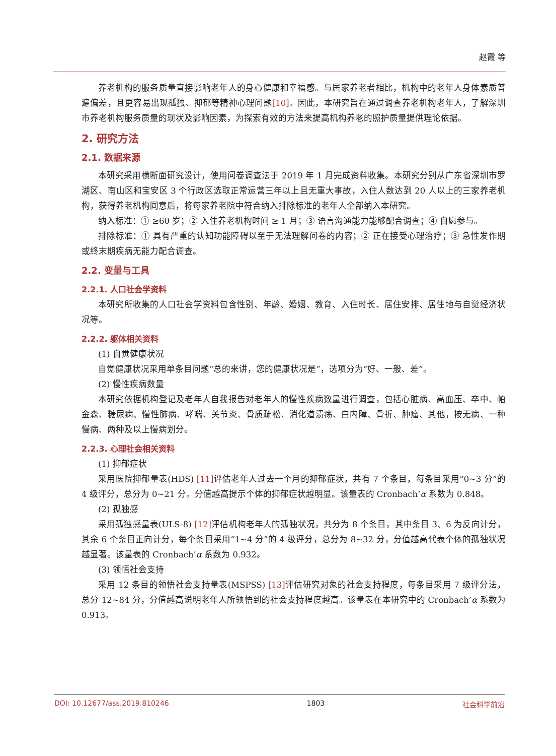赵霞 等
养老机构的服务质量直接影响老年人的身心健康和幸福感。与居家养老者相比，机构中的老年人身体素质普遍偏差，且更容易出现孤独、抑郁等精神心理问题[10]。因此，本研究旨在通过调查养老机构老年人，了解深圳市养老机构服务质量的现状及影响因素，为探索有效的方法来提高机构养老的照护质量提供理论依据。
2. 研究方法
2.1. 数据来源
本研究采用横断面研究设计，使用问卷调查法于 2019 年 1 月完成资料收集。本研究分别从广东省深圳市罗湖区、南山区和宝安区 3 个行政区选取正常运营三年以上且无重大事故，入住人数达到 20 人以上的三家养老机构，获得养老机构同意后，将每家养老院中符合纳入排除标准的老年人全部纳入本研究。
纳入标准：① ≥60 岁；② 入住养老机构时间 ≥ 1 月；③ 语言沟通能力能够配合调查；④ 自愿参与。
排除标准：① 具有严重的认知功能障碍以至于无法理解问卷的内容；② 正在接受心理治疗；③ 急性发作期或终末期疾病无能力配合调查。
2.2. 变量与工具
2.2.1. 人口社会学资料
本研究所收集的人口社会学资料包含性别、年龄、婚姻、教育、入住时长、居住安排、居住地与自觉经济状况等。
2.2.2. 躯体相关资料
(1) 自觉健康状况
自觉健康状况采用单条目问题“总的来讲，您的健康状况是”，选项分为“好、一般、差”。
(2) 慢性疾病数量
本研究依据机构登记及老年人自我报告对老年人的慢性疾病数量进行调查，包括心脏病、高血压、卒中、帕金森、糖尿病、慢性肺病、哮喘、关节炎、骨质疏松、消化道溃疡、白内障、骨折、肿瘤、其他，按无病、一种慢病、两种及以上慢病划分。
2.2.3. 心理社会相关资料
(1) 抑郁症状
采用医院抑郁量表(HDS) [11] 评估老年人过去一个月的抑郁症状，共有 7 个条目，每条目采用“0~3 分”的 4 级评分，总分为 0~21 分。分值越高提示个体的抑郁症状越明显。该量表的 Cronbach’α 系数为 0.848。
(2) 孤独感
采用孤独感量表(ULS-8) [12] 评估机构老年人的孤独状况，共分为 8 个条目，其中条目 3、6 为反向计分，其余 6 个条目正向计分，每个条目采用“1~4 分”的 4 级评分，总分为 8~32 分，分值越高代表个体的孤独状况越显著。该量表的 Cronbach’α 系数为 0.932。
(3) 领悟社会支持
采用 12 条目的领悟社会支持量表(MSPSS) [13] 评估研究对象的社会支持程度，每条目采用 7 级评分法，总分 12~84 分，分值越高说明老年人所领悟到的社会支持程度越高。该量表在本研究中的 Cronbach’α 系数为 0.913。
DOI: 10.12677/ass.2019.810246 1803 社会科学前沿